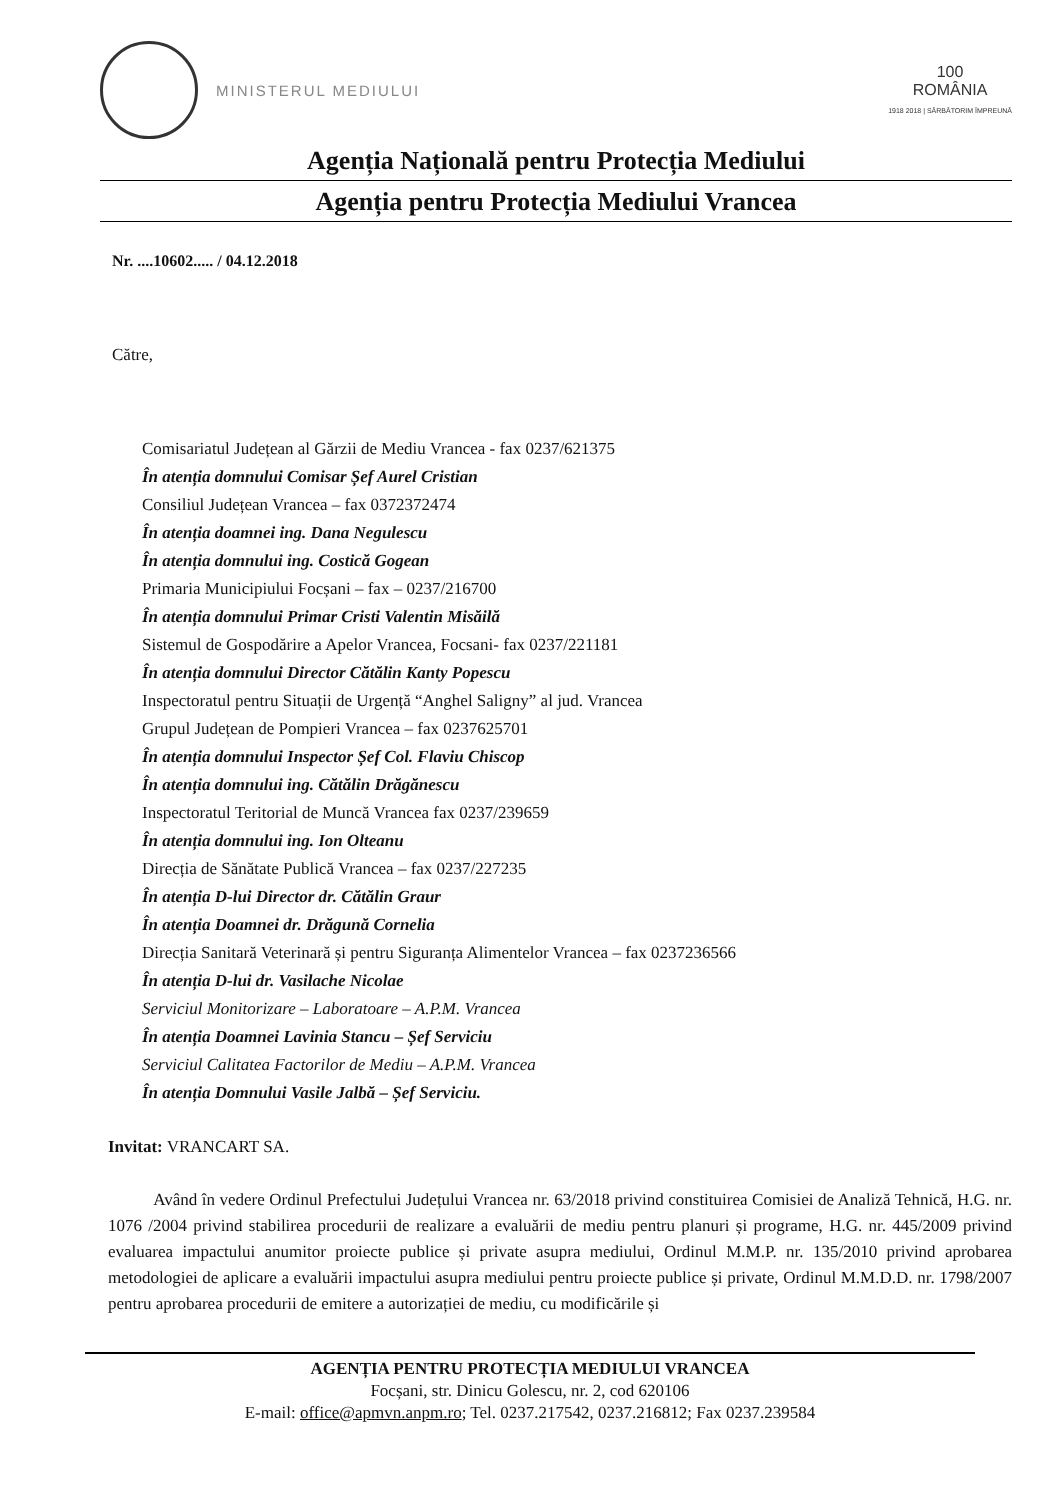MINISTERUL MEDIULUI
100
ROMÂNIA
1918 2018 | SĂRBĂTORIM ÎMPREUNĂ
Agenția Națională pentru Protecția Mediului
Agenția pentru Protecția Mediului Vrancea
Nr. ....10602..... / 04.12.2018
Către,
Comisariatul Județean al Gărzii de Mediu Vrancea - fax 0237/621375
În atenția domnului Comisar Șef Aurel Cristian
Consiliul Județean Vrancea – fax 0372372474
În atenția doamnei ing. Dana Negulescu
În atenția domnului ing. Costică Gogean
Primaria Municipiului Focșani – fax – 0237/216700
În atenția domnului Primar Cristi Valentin Misăilă
Sistemul de Gospodărire a Apelor Vrancea, Focsani- fax 0237/221181
În atenția domnului Director Cătălin Kanty Popescu
Inspectoratul pentru Situații de Urgență “Anghel Saligny” al jud. Vrancea
Grupul Județean de Pompieri Vrancea – fax 0237625701
În atenția domnului Inspector Șef Col. Flaviu Chiscop
În atenția domnului ing. Cătălin Drăgănescu
Inspectoratul Teritorial de Muncă Vrancea fax 0237/239659
În atenția domnului ing. Ion Olteanu
Direcția de Sănătate Publică Vrancea – fax 0237/227235
În atenția D-lui Director dr. Cătălin Graur
În atenția Doamnei dr. Drăgună Cornelia
Direcția Sanitară Veterinară și pentru Siguranța Alimentelor Vrancea – fax 0237236566
În atenția D-lui dr. Vasilache Nicolae
Serviciul Monitorizare – Laboratoare – A.P.M. Vrancea
În atenția Doamnei Lavinia Stancu – Șef Serviciu
Serviciul Calitatea Factorilor de Mediu – A.P.M. Vrancea
În atenția Domnului Vasile Jalbă – Șef Serviciu.
Invitat: VRANCART SA.
Având în vedere Ordinul Prefectului Județului Vrancea nr. 63/2018 privind constituirea Comisiei de Analiză Tehnică, H.G. nr. 1076 /2004 privind stabilirea procedurii de realizare a evaluării de mediu pentru planuri și programe, H.G. nr. 445/2009 privind evaluarea impactului anumitor proiecte publice și private asupra mediului, Ordinul M.M.P. nr. 135/2010 privind aprobarea metodologiei de aplicare a evaluării impactului asupra mediului pentru proiecte publice și private, Ordinul M.M.D.D. nr. 1798/2007 pentru aprobarea procedurii de emitere a autorizației de mediu, cu modificările și
AGENȚIA PENTRU PROTECȚIA MEDIULUI VRANCEA
Focșani, str. Dinicu Golescu, nr. 2, cod 620106
E-mail: office@apmvn.anpm.ro; Tel. 0237.217542, 0237.216812; Fax 0237.239584